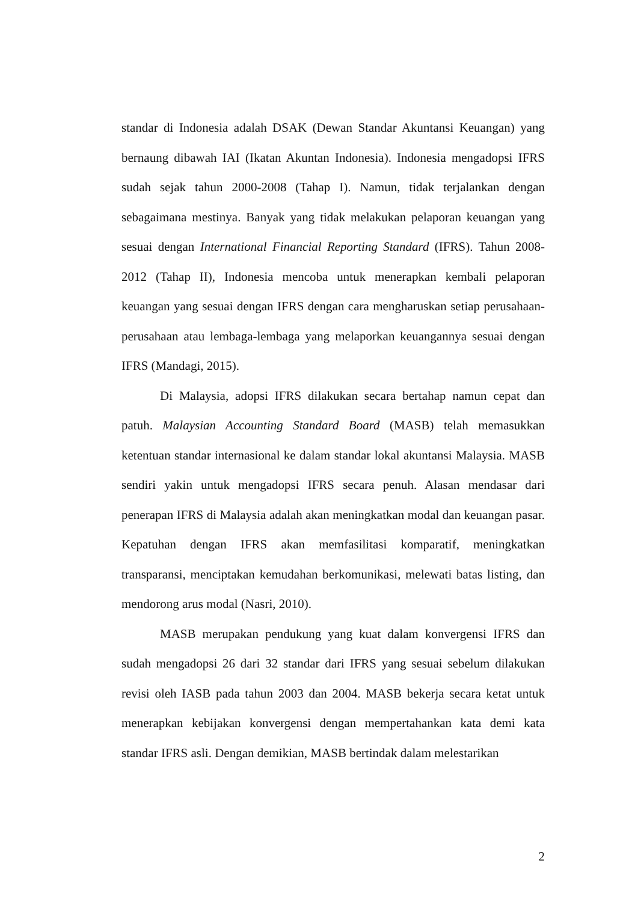standar di Indonesia adalah DSAK (Dewan Standar Akuntansi Keuangan) yang bernaung dibawah IAI (Ikatan Akuntan Indonesia). Indonesia mengadopsi IFRS sudah sejak tahun 2000-2008 (Tahap I). Namun, tidak terjalankan dengan sebagaimana mestinya. Banyak yang tidak melakukan pelaporan keuangan yang sesuai dengan International Financial Reporting Standard (IFRS). Tahun 2008-2012 (Tahap II), Indonesia mencoba untuk menerapkan kembali pelaporan keuangan yang sesuai dengan IFRS dengan cara mengharuskan setiap perusahaan-perusahaan atau lembaga-lembaga yang melaporkan keuangannya sesuai dengan IFRS (Mandagi, 2015).
Di Malaysia, adopsi IFRS dilakukan secara bertahap namun cepat dan patuh. Malaysian Accounting Standard Board (MASB) telah memasukkan ketentuan standar internasional ke dalam standar lokal akuntansi Malaysia. MASB sendiri yakin untuk mengadopsi IFRS secara penuh. Alasan mendasar dari penerapan IFRS di Malaysia adalah akan meningkatkan modal dan keuangan pasar. Kepatuhan dengan IFRS akan memfasilitasi komparatif, meningkatkan transparansi, menciptakan kemudahan berkomunikasi, melewati batas listing, dan mendorong arus modal (Nasri, 2010).
MASB merupakan pendukung yang kuat dalam konvergensi IFRS dan sudah mengadopsi 26 dari 32 standar dari IFRS yang sesuai sebelum dilakukan revisi oleh IASB pada tahun 2003 dan 2004. MASB bekerja secara ketat untuk menerapkan kebijakan konvergensi dengan mempertahankan kata demi kata standar IFRS asli. Dengan demikian, MASB bertindak dalam melestarikan
2